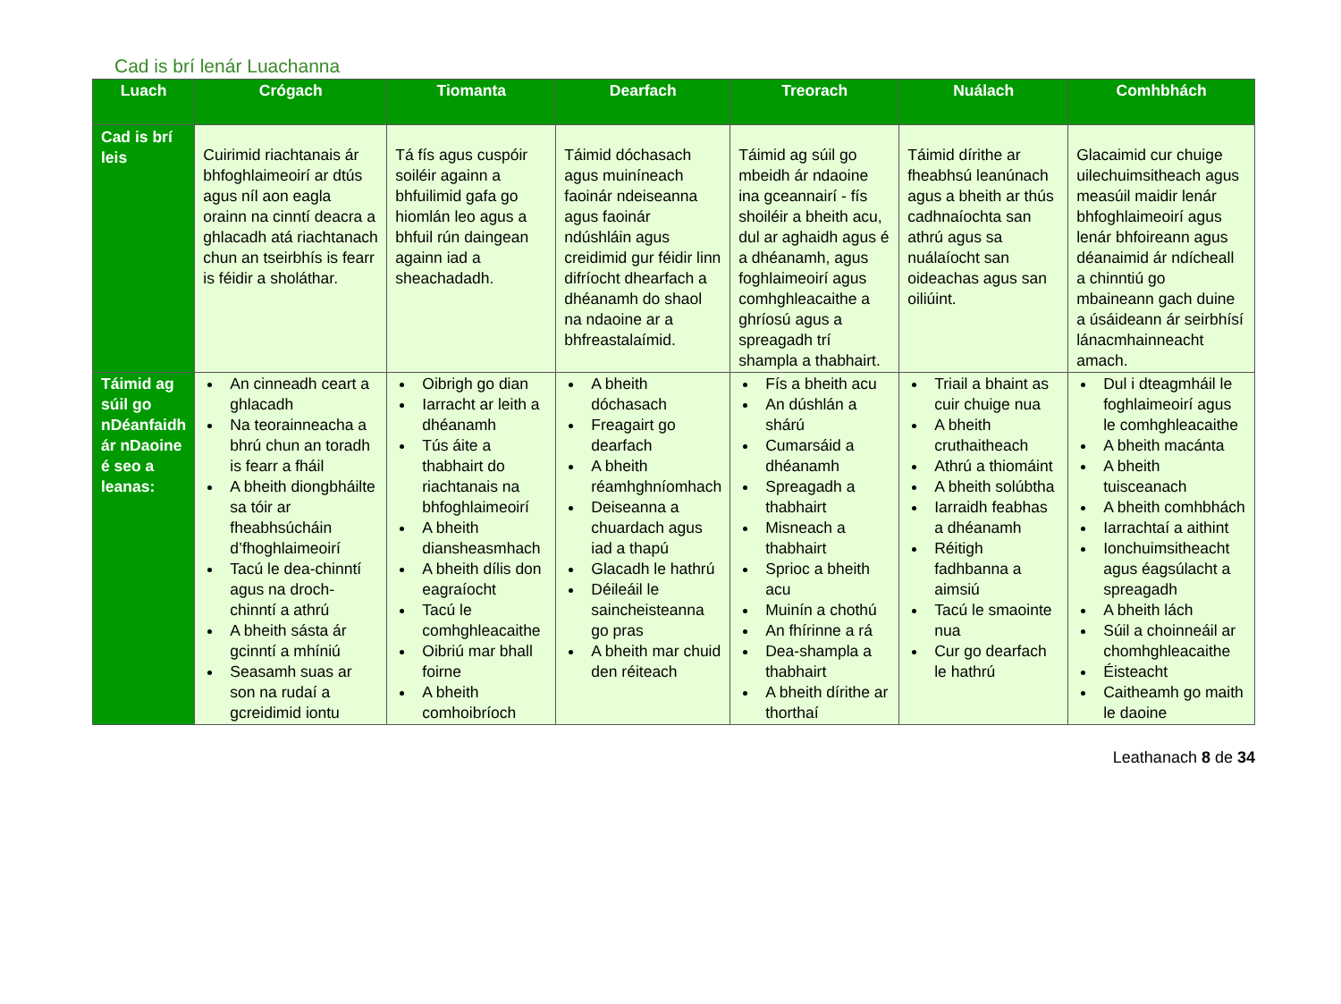Cad is brí lenár Luachanna
| Luach | Crógach | Tiomanta | Dearfach | Treorach | Nuálach | Comhbhách |
| --- | --- | --- | --- | --- | --- | --- |
| Cad is brí leis | Cuirimid riachtanais ár bhfoghlaimeoirí ar dtús agus níl aon eagla orainn na cinntí deacra a ghlacadh atá riachtanach chun an tseirbhís is fearr is féidir a sholáthar. | Tá fís agus cuspóir soiléir againn a bhfuilimid gafa go hiomlán leo agus a bhfuil rún daingean againn iad a sheachadadh. | Táimid dóchasach agus muiníneach faoinár ndeiseanna agus faoinár ndúshláin agus creidimid gur féidir linn difríocht dhearfach a dhéanamh do shaol na ndaoine ar a bhfreastalaímid. | Táimid ag súil go mbeidh ár ndaoine ina gceannairí - fís shoiléir a bheith acu, dul ar aghaidh agus é a dhéanamh, agus foghlaimeoirí agus comhghleacaithe a ghríosú agus a spreagadh trí shampla a thabhairt. | Táimid dírithe ar fheabhsú leanúnach agus a bheith ar thús cadhnaíochta san athrú agus sa nuálaíocht san oideachas agus san oiliúint. | Glacaimid cur chuige uilechuimsitheach agus measúil maidir lenár bhfoghlaimeoirí agus lenár bhfoireann agus déanaimid ár ndícheall a chinntiú go mbaineann gach duine a úsáideann ár seirbhísí lánacmhainneacht amach. |
| Táimid ag súil go nDéanfaidh ár nDaoine é seo a leanas: | An cinneadh ceart a ghlacadh Na teorainneacha a bhrú chun an toradh is fearr a fháil A bheith diongbháilte sa tóir ar fheabhsúcháin d’fhoghlaimeoirí Tacú le dea-chinntí agus na droch-chinntí a athrú A bheith sásta ár gcinntí a mhíniú Seasamh suas ar son na rudaí a gcreidimid iontu | Oibrigh go dian Iarracht ar leith a dhéanamh Tús áite a thabhairt do riachtanais na bhfoghlaimeoirí A bheith diansheasmhach A bheith dílis don eagraíocht Tacú le comhghleacaithe Oibriú mar bhall foirne A bheith comhoibríoch | A bheith dóchasach Freagairt go dearfach A bheith réamhghníomhach Deiseanna a chuardach agus iad a thapú Glacadh le hathrú Déileáil le saincheisteanna go pras A bheith mar chuid den réiteach | Fís a bheith acu An dúshlán a shárú Cumarsáid a dhéanamh Spreagadh a thabhairt Misneach a thabhairt Sprioc a bheith acu Muinín a chothú An fhírinne a rá Dea-shampla a thabhairt A bheith dírithe ar thorthaí | Triail a bhaint as cuir chuige nua A bheith cruthaitheach Athrú a thiomáint A bheith solúbtha Iarraidh feabhas a dhéanamh Réitigh fadhbanna a aimsiú Tacú le smaointe nua Cur go dearfach le hathrú | Dul i dteagmháil le foghlaimeoirí agus le comhghleacaithe A bheith macánta A bheith tuisceanach A bheith comhbhách Iarrachtaí a aithint Ionchuimsitheacht agus éagsúlacht a spreagadh A bheith lách Súil a choinneáil ar chomhghleacaithe Éisteacht Caitheamh go maith le daoine |
Leathanach 8 de 34